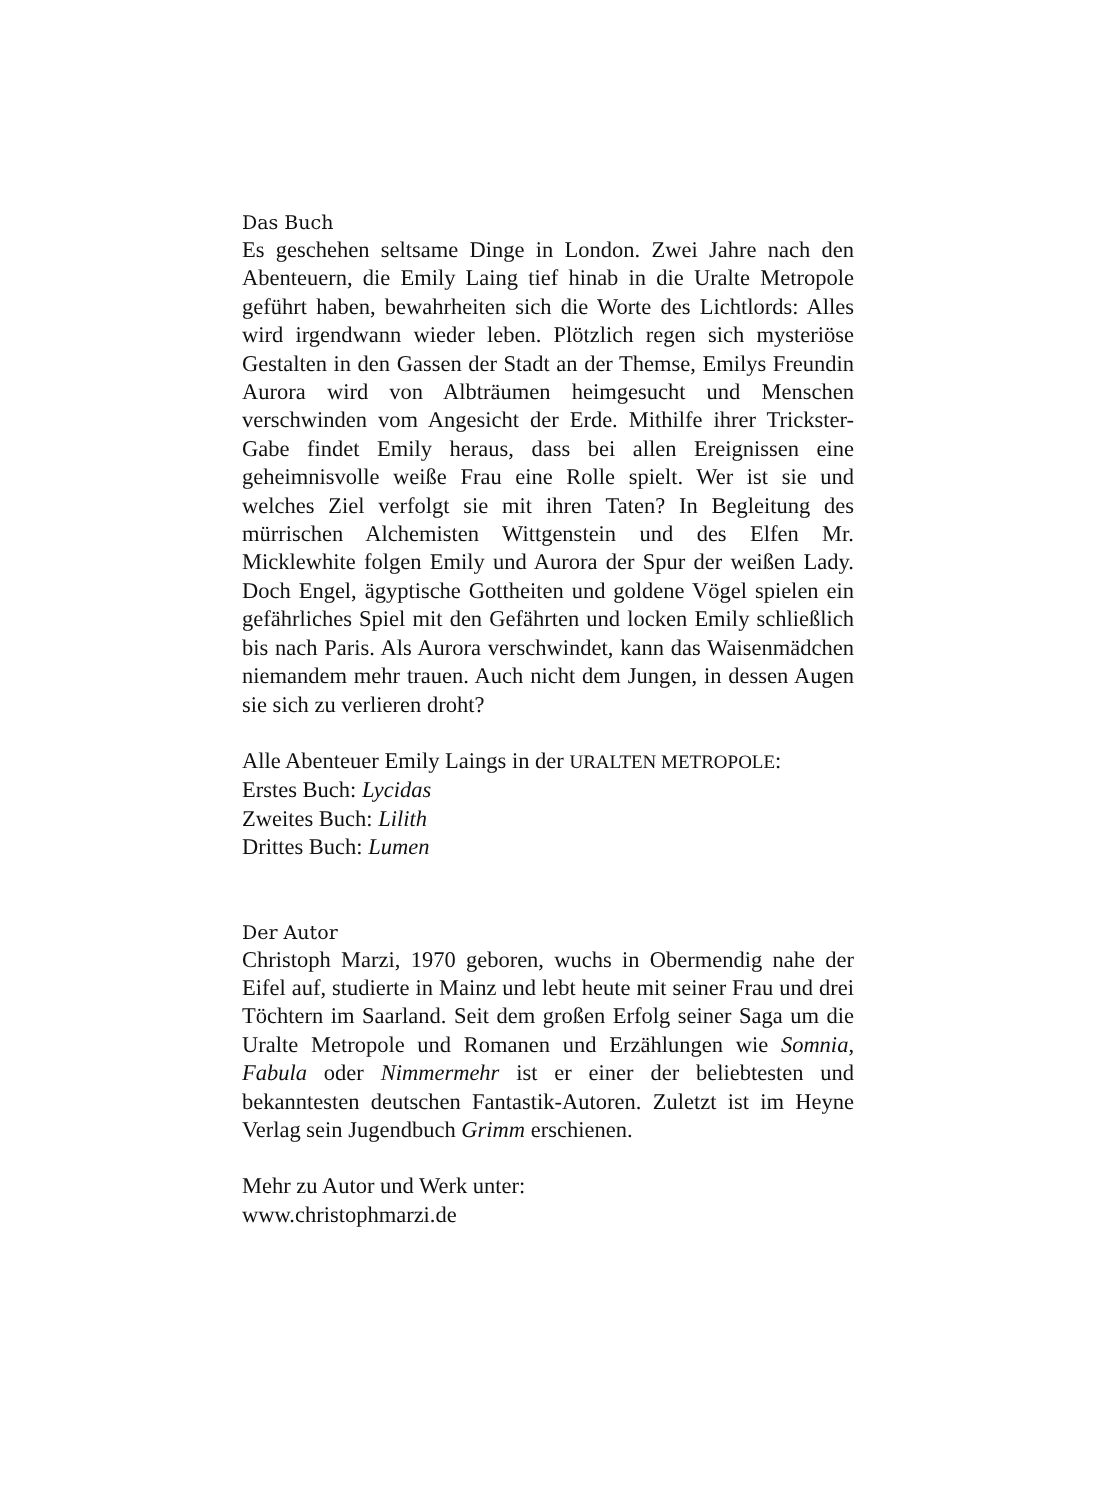Das Buch
Es geschehen seltsame Dinge in London. Zwei Jahre nach den Abenteuern, die Emily Laing tief hinab in die Uralte Metropole geführt haben, bewahrheiten sich die Worte des Lichtlords: Alles wird irgendwann wieder leben. Plötzlich regen sich mysteriöse Gestalten in den Gassen der Stadt an der Themse, Emilys Freundin Aurora wird von Albträumen heimgesucht und Menschen verschwinden vom Angesicht der Erde. Mithilfe ihrer Trickster-Gabe findet Emily heraus, dass bei allen Ereignissen eine geheimnisvolle weiße Frau eine Rolle spielt. Wer ist sie und welches Ziel verfolgt sie mit ihren Taten? In Begleitung des mürrischen Alchemisten Wittgenstein und des Elfen Mr. Micklewhite folgen Emily und Aurora der Spur der weißen Lady. Doch Engel, ägyptische Gottheiten und goldene Vögel spielen ein gefährliches Spiel mit den Gefährten und locken Emily schließlich bis nach Paris. Als Aurora verschwindet, kann das Waisenmädchen niemandem mehr trauen. Auch nicht dem Jungen, in dessen Augen sie sich zu verlieren droht?
Alle Abenteuer Emily Laings in der URALTEN METROPOLE:
Erstes Buch: Lycidas
Zweites Buch: Lilith
Drittes Buch: Lumen
Der Autor
Christoph Marzi, 1970 geboren, wuchs in Obermendig nahe der Eifel auf, studierte in Mainz und lebt heute mit seiner Frau und drei Töchtern im Saarland. Seit dem großen Erfolg seiner Saga um die Uralte Metropole und Romanen und Erzählungen wie Somnia, Fabula oder Nimmermehr ist er einer der beliebtesten und bekanntesten deutschen Fantastik-Autoren. Zuletzt ist im Heyne Verlag sein Jugendbuch Grimm erschienen.
Mehr zu Autor und Werk unter:
www.christophmarzi.de